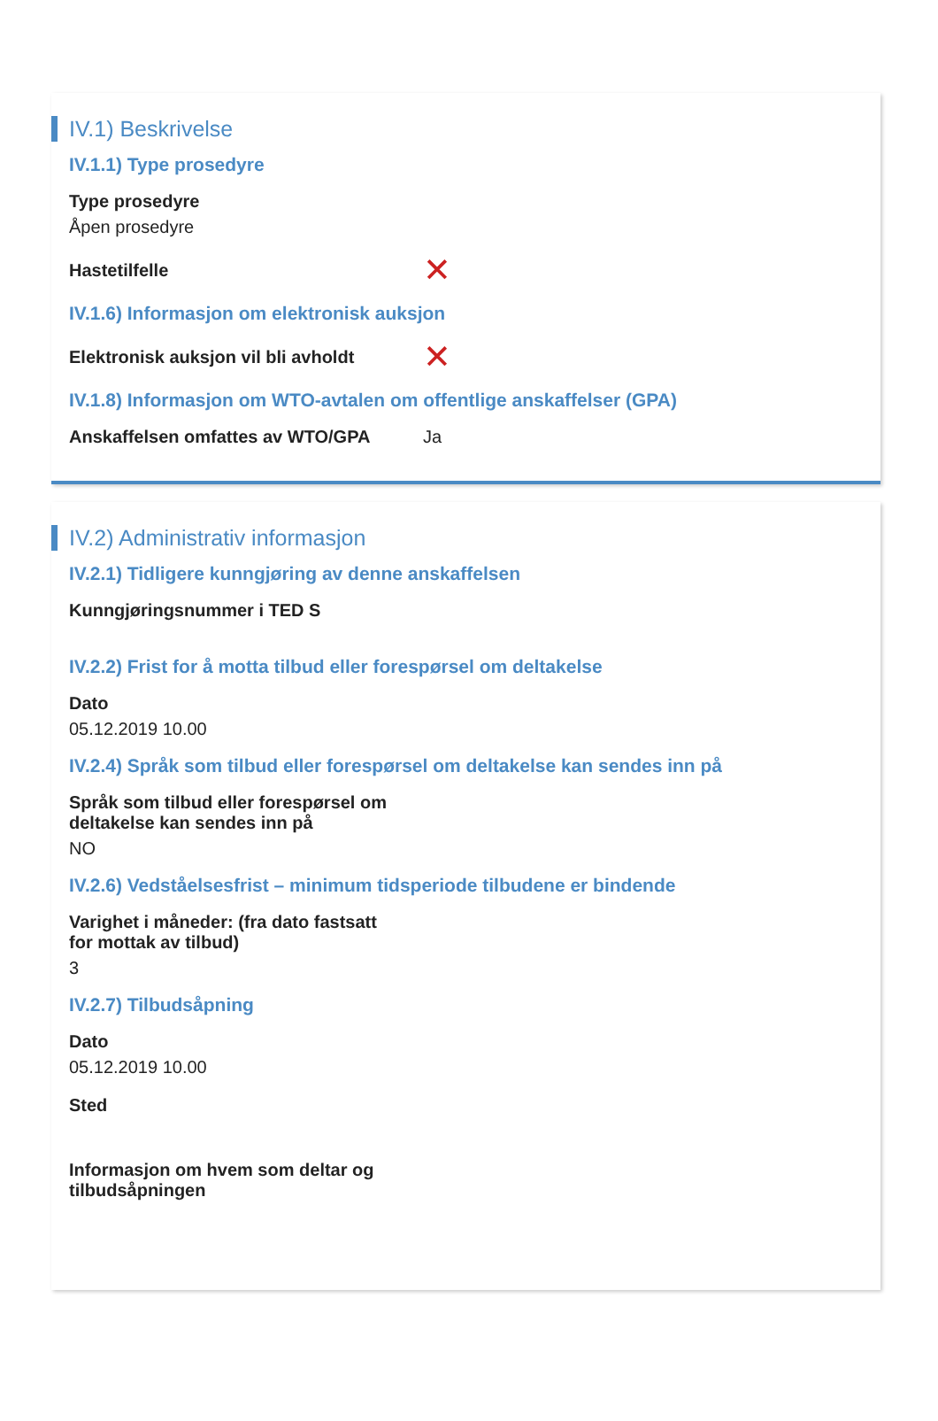IV.1) Beskrivelse
IV.1.1) Type prosedyre
Type prosedyre
Åpen prosedyre
Hastetilfelle
✕
IV.1.6) Informasjon om elektronisk auksjon
Elektronisk auksjon vil bli avholdt
✕
IV.1.8) Informasjon om WTO-avtalen om offentlige anskaffelser (GPA)
Anskaffelsen omfattes av WTO/GPA Ja
IV.2) Administrativ informasjon
IV.2.1) Tidligere kunngjøring av denne anskaffelsen
Kunngjøringsnummer i TED S
IV.2.2) Frist for å motta tilbud eller forespørsel om deltakelse
Dato
05.12.2019 10.00
IV.2.4) Språk som tilbud eller forespørsel om deltakelse kan sendes inn på
Språk som tilbud eller forespørsel om
deltakelse kan sendes inn på
NO
IV.2.6) Vedståelsesfrist – minimum tidsperiode tilbudene er bindende
Varighet i måneder: (fra dato fastsatt
for mottak av tilbud)
3
IV.2.7) Tilbudsåpning
Dato
05.12.2019 10.00
Sted
Informasjon om hvem som deltar og
tilbudsåpningen